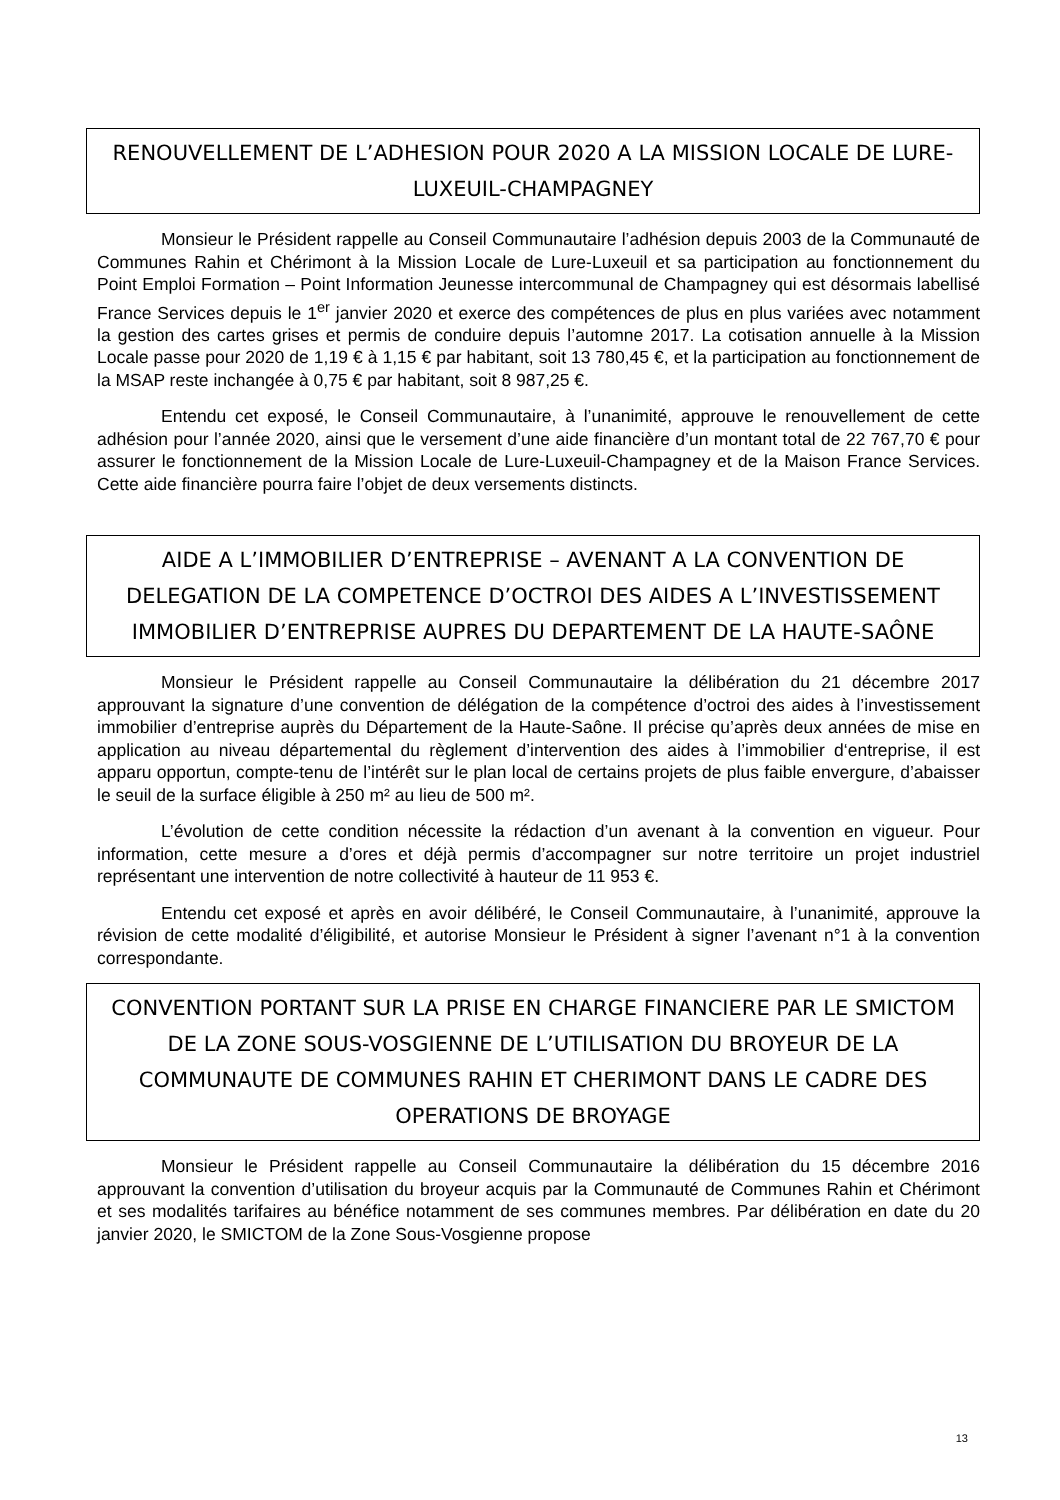RENOUVELLEMENT DE L’ADHESION POUR 2020 A LA MISSION LOCALE DE LURE-LUXEUIL-CHAMPAGNEY
Monsieur le Président rappelle au Conseil Communautaire l’adhésion depuis 2003 de la Communauté de Communes Rahin et Chérimont à la Mission Locale de Lure-Luxeuil et sa participation au fonctionnement du Point Emploi Formation – Point Information Jeunesse intercommunal de Champagney qui est désormais labellisé France Services depuis le 1<sup>er</sup> janvier 2020 et exerce des compétences de plus en plus variées avec notamment la gestion des cartes grises et permis de conduire depuis l’automne 2017. La cotisation annuelle à la Mission Locale passe pour 2020 de 1,19 € à 1,15 € par habitant, soit 13 780,45 €, et la participation au fonctionnement de la MSAP reste inchangée à 0,75 € par habitant, soit 8 987,25 €.
Entendu cet exposé, le Conseil Communautaire, à l’unanimité, approuve le renouvellement de cette adhésion pour l’année 2020, ainsi que le versement d’une aide financière d’un montant total de 22 767,70 € pour assurer le fonctionnement de la Mission Locale de Lure-Luxeuil-Champagney et de la Maison France Services. Cette aide financière pourra faire l’objet de deux versements distincts.
AIDE A L’IMMOBILIER D’ENTREPRISE – AVENANT A LA CONVENTION DE DELEGATION DE LA COMPETENCE D’OCTROI DES AIDES A L’INVESTISSEMENT IMMOBILIER D’ENTREPRISE AUPRES DU DEPARTEMENT DE LA HAUTE-SAÔNE
Monsieur le Président rappelle au Conseil Communautaire la délibération du 21 décembre 2017 approuvant la signature d’une convention de délégation de la compétence d’octroi des aides à l’investissement immobilier d’entreprise auprès du Département de la Haute-Saône. Il précise qu’après deux années de mise en application au niveau départemental du règlement d’intervention des aides à l’immobilier d‘entreprise, il est apparu opportun, compte-tenu de l’intérêt sur le plan local de certains projets de plus faible envergure, d’abaisser le seuil de la surface éligible à 250 m² au lieu de 500 m².
L’évolution de cette condition nécessite la rédaction d’un avenant à la convention en vigueur. Pour information, cette mesure a d’ores et déjà permis d’accompagner sur notre territoire un projet industriel représentant une intervention de notre collectivité à hauteur de 11 953 €.
Entendu cet exposé et après en avoir délibéré, le Conseil Communautaire, à l’unanimité, approuve la révision de cette modalité d’éligibilité, et autorise Monsieur le Président à signer l’avenant n°1 à la convention correspondante.
CONVENTION PORTANT SUR LA PRISE EN CHARGE FINANCIERE PAR LE SMICTOM DE LA ZONE SOUS-VOSGIENNE DE L’UTILISATION DU BROYEUR DE LA COMMUNAUTE DE COMMUNES RAHIN ET CHERIMONT DANS LE CADRE DES OPERATIONS DE BROYAGE
Monsieur le Président rappelle au Conseil Communautaire la délibération du 15 décembre 2016 approuvant la convention d’utilisation du broyeur acquis par la Communauté de Communes Rahin et Chérimont et ses modalités tarifaires au bénéfice notamment de ses communes membres. Par délibération en date du 20 janvier 2020, le SMICTOM de la Zone Sous-Vosgienne propose
13